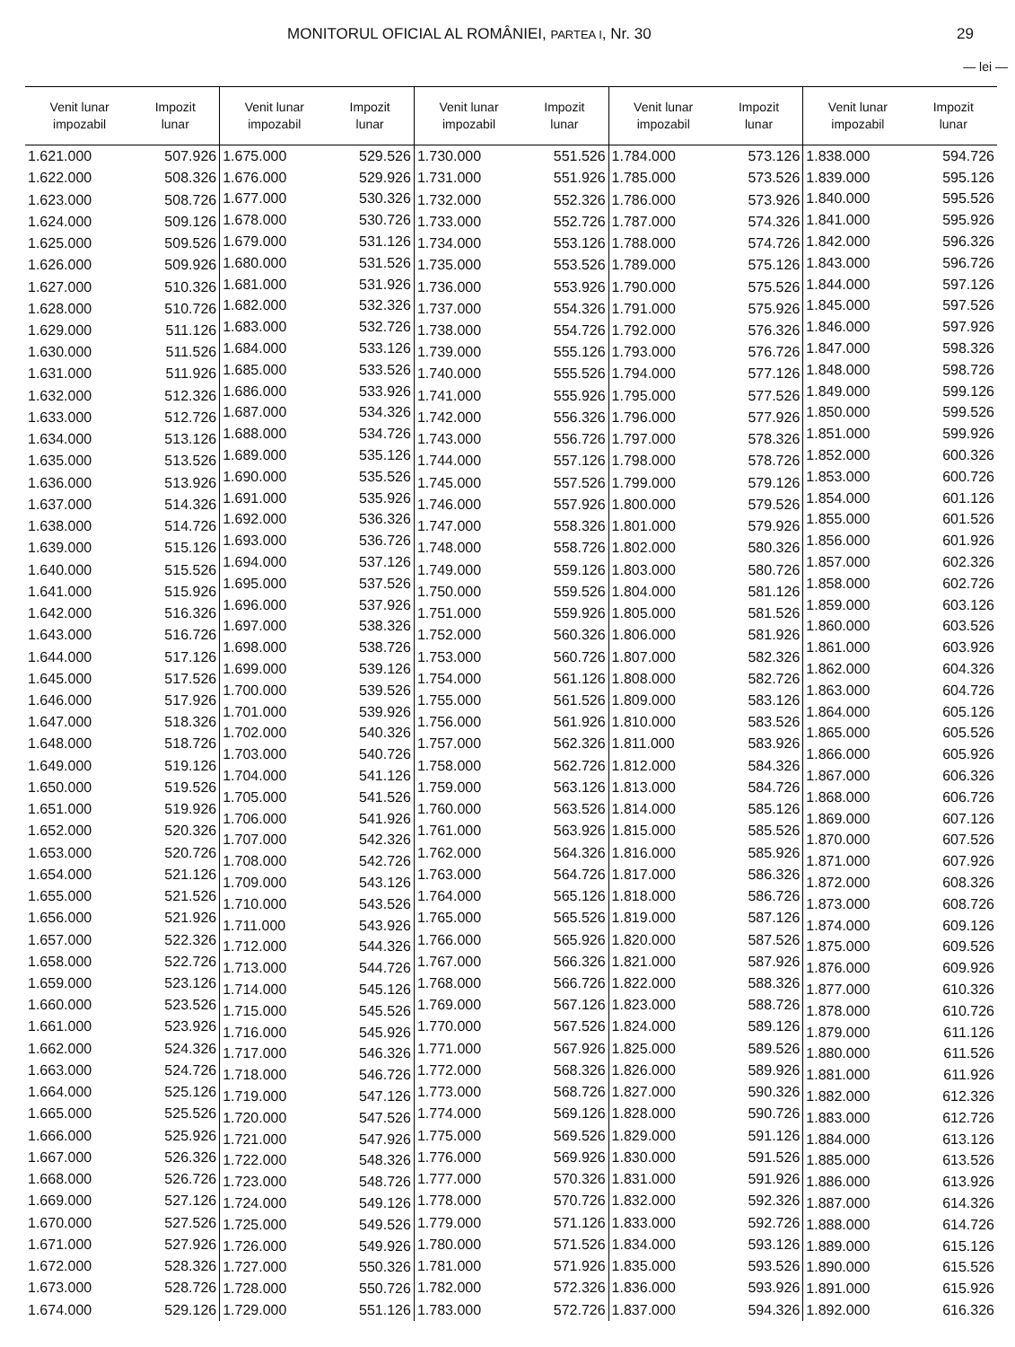MONITORUL OFICIAL AL ROMÂNIEI, PARTEA I, Nr. 30 29
— lei —
| Venit lunar impozabil | Impozit lunar |
| --- | --- |
| 1.621.000 | 507.926 |
| 1.622.000 | 508.326 |
| 1.623.000 | 508.726 |
| 1.624.000 | 509.126 |
| 1.625.000 | 509.526 |
| 1.626.000 | 509.926 |
| 1.627.000 | 510.326 |
| 1.628.000 | 510.726 |
| 1.629.000 | 511.126 |
| 1.630.000 | 511.526 |
| 1.631.000 | 511.926 |
| 1.632.000 | 512.326 |
| 1.633.000 | 512.726 |
| 1.634.000 | 513.126 |
| 1.635.000 | 513.526 |
| 1.636.000 | 513.926 |
| 1.637.000 | 514.326 |
| 1.638.000 | 514.726 |
| 1.639.000 | 515.126 |
| 1.640.000 | 515.526 |
| 1.641.000 | 515.926 |
| 1.642.000 | 516.326 |
| 1.643.000 | 516.726 |
| 1.644.000 | 517.126 |
| 1.645.000 | 517.526 |
| 1.646.000 | 517.926 |
| 1.647.000 | 518.326 |
| 1.648.000 | 518.726 |
| 1.649.000 | 519.126 |
| 1.650.000 | 519.526 |
| 1.651.000 | 519.926 |
| 1.652.000 | 520.326 |
| 1.653.000 | 520.726 |
| 1.654.000 | 521.126 |
| 1.655.000 | 521.526 |
| 1.656.000 | 521.926 |
| 1.657.000 | 522.326 |
| 1.658.000 | 522.726 |
| 1.659.000 | 523.126 |
| 1.660.000 | 523.526 |
| 1.661.000 | 523.926 |
| 1.662.000 | 524.326 |
| 1.663.000 | 524.726 |
| 1.664.000 | 525.126 |
| 1.665.000 | 525.526 |
| 1.666.000 | 525.926 |
| 1.667.000 | 526.326 |
| 1.668.000 | 526.726 |
| 1.669.000 | 527.126 |
| 1.670.000 | 527.526 |
| 1.671.000 | 527.926 |
| 1.672.000 | 528.326 |
| 1.673.000 | 528.726 |
| 1.674.000 | 529.126 |
| Venit lunar impozabil | Impozit lunar |
| --- | --- |
| 1.675.000 | 529.526 |
| 1.676.000 | 529.926 |
| 1.677.000 | 530.326 |
| 1.678.000 | 530.726 |
| 1.679.000 | 531.126 |
| 1.680.000 | 531.526 |
| 1.681.000 | 531.926 |
| 1.682.000 | 532.326 |
| 1.683.000 | 532.726 |
| 1.684.000 | 533.126 |
| 1.685.000 | 533.526 |
| 1.686.000 | 533.926 |
| 1.687.000 | 534.326 |
| 1.688.000 | 534.726 |
| 1.689.000 | 535.126 |
| 1.690.000 | 535.526 |
| 1.691.000 | 535.926 |
| 1.692.000 | 536.326 |
| 1.693.000 | 536.726 |
| 1.694.000 | 537.126 |
| 1.695.000 | 537.526 |
| 1.696.000 | 537.926 |
| 1.697.000 | 538.326 |
| 1.698.000 | 538.726 |
| 1.699.000 | 539.126 |
| 1.700.000 | 539.526 |
| 1.701.000 | 539.926 |
| 1.702.000 | 540.326 |
| 1.703.000 | 540.726 |
| 1.704.000 | 541.126 |
| 1.705.000 | 541.526 |
| 1.706.000 | 541.926 |
| 1.707.000 | 542.326 |
| 1.708.000 | 542.726 |
| 1.709.000 | 543.126 |
| 1.710.000 | 543.526 |
| 1.711.000 | 543.926 |
| 1.712.000 | 544.326 |
| 1.713.000 | 544.726 |
| 1.714.000 | 545.126 |
| 1.715.000 | 545.526 |
| 1.716.000 | 545.926 |
| 1.717.000 | 546.326 |
| 1.718.000 | 546.726 |
| 1.719.000 | 547.126 |
| 1.720.000 | 547.526 |
| 1.721.000 | 547.926 |
| 1.722.000 | 548.326 |
| 1.723.000 | 548.726 |
| 1.724.000 | 549.126 |
| 1.725.000 | 549.526 |
| 1.726.000 | 549.926 |
| 1.727.000 | 550.326 |
| 1.728.000 | 550.726 |
| 1.729.000 | 551.126 |
| Venit lunar impozabil | Impozit lunar |
| --- | --- |
| 1.730.000 | 551.526 |
| 1.731.000 | 551.926 |
| 1.732.000 | 552.326 |
| 1.733.000 | 552.726 |
| 1.734.000 | 553.126 |
| 1.735.000 | 553.526 |
| 1.736.000 | 553.926 |
| 1.737.000 | 554.326 |
| 1.738.000 | 554.726 |
| 1.739.000 | 555.126 |
| 1.740.000 | 555.526 |
| 1.741.000 | 555.926 |
| 1.742.000 | 556.326 |
| 1.743.000 | 556.726 |
| 1.744.000 | 557.126 |
| 1.745.000 | 557.526 |
| 1.746.000 | 557.926 |
| 1.747.000 | 558.326 |
| 1.748.000 | 558.726 |
| 1.749.000 | 559.126 |
| 1.750.000 | 559.526 |
| 1.751.000 | 559.926 |
| 1.752.000 | 560.326 |
| 1.753.000 | 560.726 |
| 1.754.000 | 561.126 |
| 1.755.000 | 561.526 |
| 1.756.000 | 561.926 |
| 1.757.000 | 562.326 |
| 1.758.000 | 562.726 |
| 1.759.000 | 563.126 |
| 1.760.000 | 563.526 |
| 1.761.000 | 563.926 |
| 1.762.000 | 564.326 |
| 1.763.000 | 564.726 |
| 1.764.000 | 565.126 |
| 1.765.000 | 565.526 |
| 1.766.000 | 565.926 |
| 1.767.000 | 566.326 |
| 1.768.000 | 566.726 |
| 1.769.000 | 567.126 |
| 1.770.000 | 567.526 |
| 1.771.000 | 567.926 |
| 1.772.000 | 568.326 |
| 1.773.000 | 568.726 |
| 1.774.000 | 569.126 |
| 1.775.000 | 569.526 |
| 1.776.000 | 569.926 |
| 1.777.000 | 570.326 |
| 1.778.000 | 570.726 |
| 1.779.000 | 571.126 |
| 1.780.000 | 571.526 |
| 1.781.000 | 571.926 |
| 1.782.000 | 572.326 |
| 1.783.000 | 572.726 |
| Venit lunar impozabil | Impozit lunar |
| --- | --- |
| 1.784.000 | 573.126 |
| 1.785.000 | 573.526 |
| 1.786.000 | 573.926 |
| 1.787.000 | 574.326 |
| 1.788.000 | 574.726 |
| 1.789.000 | 575.126 |
| 1.790.000 | 575.526 |
| 1.791.000 | 575.926 |
| 1.792.000 | 576.326 |
| 1.793.000 | 576.726 |
| 1.794.000 | 577.126 |
| 1.795.000 | 577.526 |
| 1.796.000 | 577.926 |
| 1.797.000 | 578.326 |
| 1.798.000 | 578.726 |
| 1.799.000 | 579.126 |
| 1.800.000 | 579.526 |
| 1.801.000 | 579.926 |
| 1.802.000 | 580.326 |
| 1.803.000 | 580.726 |
| 1.804.000 | 581.126 |
| 1.805.000 | 581.526 |
| 1.806.000 | 581.926 |
| 1.807.000 | 582.326 |
| 1.808.000 | 582.726 |
| 1.809.000 | 583.126 |
| 1.810.000 | 583.526 |
| 1.811.000 | 583.926 |
| 1.812.000 | 584.326 |
| 1.813.000 | 584.726 |
| 1.814.000 | 585.126 |
| 1.815.000 | 585.526 |
| 1.816.000 | 585.926 |
| 1.817.000 | 586.326 |
| 1.818.000 | 586.726 |
| 1.819.000 | 587.126 |
| 1.820.000 | 587.526 |
| 1.821.000 | 587.926 |
| 1.822.000 | 588.326 |
| 1.823.000 | 588.726 |
| 1.824.000 | 589.126 |
| 1.825.000 | 589.526 |
| 1.826.000 | 589.926 |
| 1.827.000 | 590.326 |
| 1.828.000 | 590.726 |
| 1.829.000 | 591.126 |
| 1.830.000 | 591.526 |
| 1.831.000 | 591.926 |
| 1.832.000 | 592.326 |
| 1.833.000 | 592.726 |
| 1.834.000 | 593.126 |
| 1.835.000 | 593.526 |
| 1.836.000 | 593.926 |
| 1.837.000 | 594.326 |
| Venit lunar impozabil | Impozit lunar |
| --- | --- |
| 1.838.000 | 594.726 |
| 1.839.000 | 595.126 |
| 1.840.000 | 595.526 |
| 1.841.000 | 595.926 |
| 1.842.000 | 596.326 |
| 1.843.000 | 596.726 |
| 1.844.000 | 597.126 |
| 1.845.000 | 597.526 |
| 1.846.000 | 597.926 |
| 1.847.000 | 598.326 |
| 1.848.000 | 598.726 |
| 1.849.000 | 599.126 |
| 1.850.000 | 599.526 |
| 1.851.000 | 599.926 |
| 1.852.000 | 600.326 |
| 1.853.000 | 600.726 |
| 1.854.000 | 601.126 |
| 1.855.000 | 601.526 |
| 1.856.000 | 601.926 |
| 1.857.000 | 602.326 |
| 1.858.000 | 602.726 |
| 1.859.000 | 603.126 |
| 1.860.000 | 603.526 |
| 1.861.000 | 603.926 |
| 1.862.000 | 604.326 |
| 1.863.000 | 604.726 |
| 1.864.000 | 605.126 |
| 1.865.000 | 605.526 |
| 1.866.000 | 605.926 |
| 1.867.000 | 606.326 |
| 1.868.000 | 606.726 |
| 1.869.000 | 607.126 |
| 1.870.000 | 607.526 |
| 1.871.000 | 607.926 |
| 1.872.000 | 608.326 |
| 1.873.000 | 608.726 |
| 1.874.000 | 609.126 |
| 1.875.000 | 609.526 |
| 1.876.000 | 609.926 |
| 1.877.000 | 610.326 |
| 1.878.000 | 610.726 |
| 1.879.000 | 611.126 |
| 1.880.000 | 611.526 |
| 1.881.000 | 611.926 |
| 1.882.000 | 612.326 |
| 1.883.000 | 612.726 |
| 1.884.000 | 613.126 |
| 1.885.000 | 613.526 |
| 1.886.000 | 613.926 |
| 1.887.000 | 614.326 |
| 1.888.000 | 614.726 |
| 1.889.000 | 615.126 |
| 1.890.000 | 615.526 |
| 1.891.000 | 615.926 |
| 1.892.000 | 616.326 |